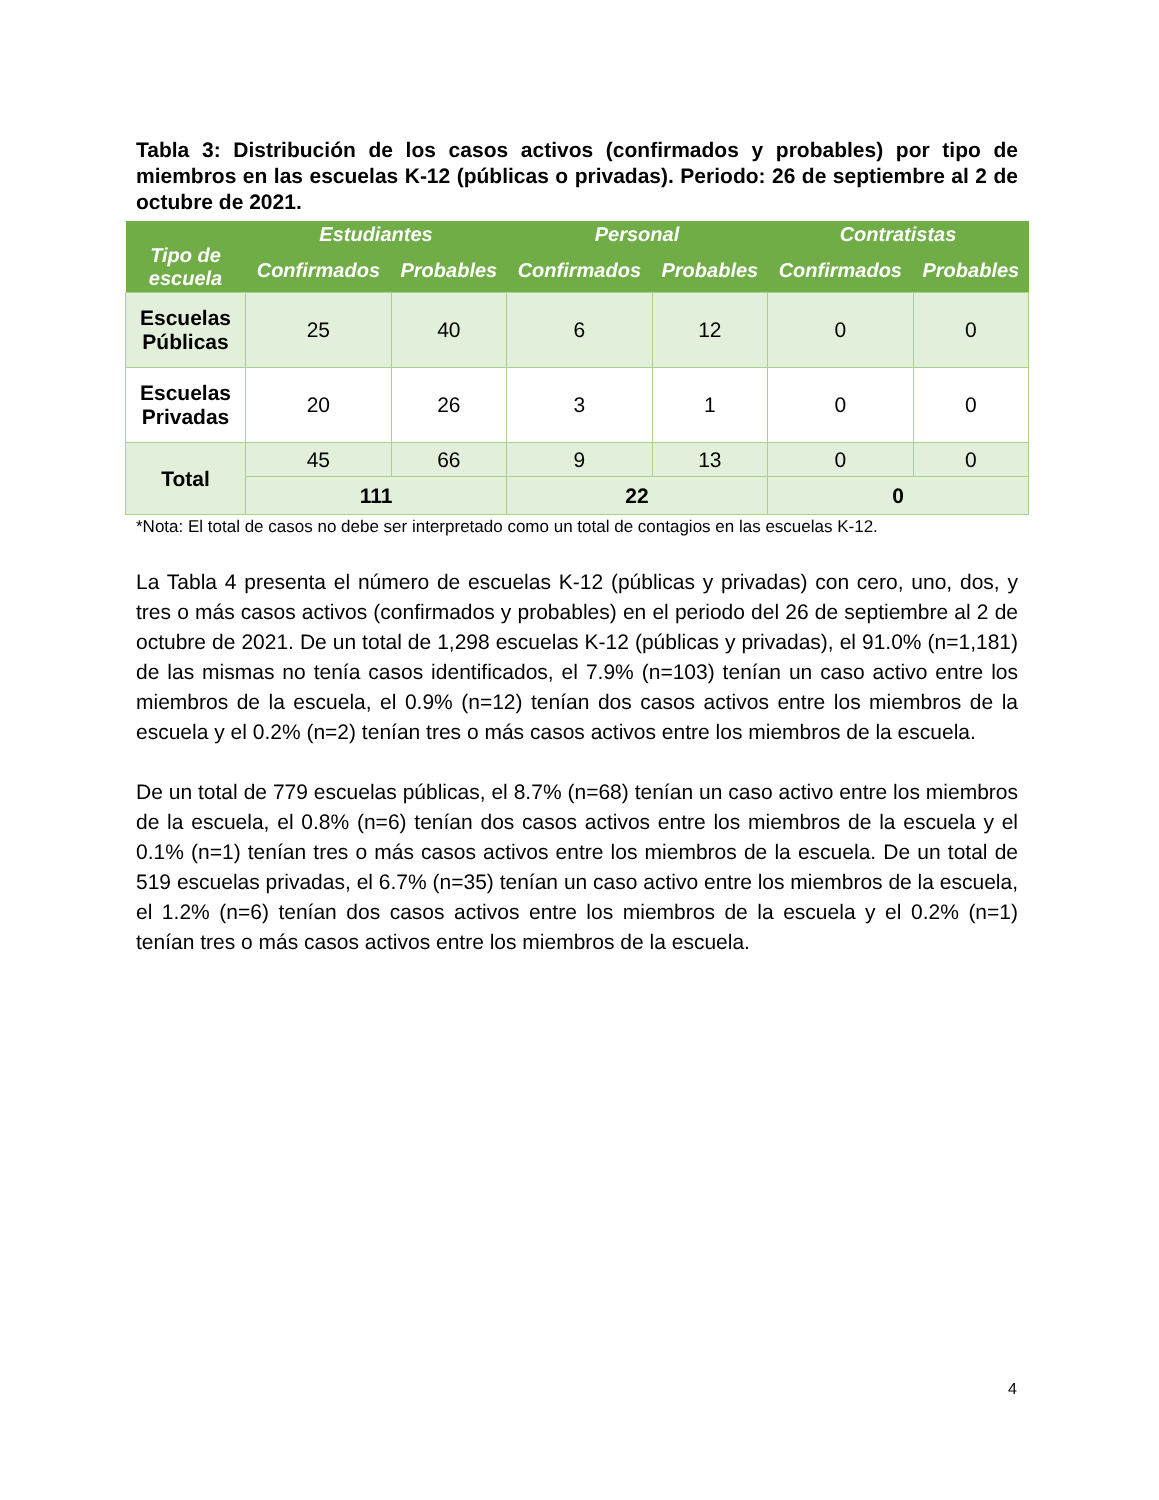Tabla 3: Distribución de los casos activos (confirmados y probables) por tipo de miembros en las escuelas K-12 (públicas o privadas). Periodo: 26 de septiembre al 2 de octubre de 2021.
| Tipo de escuela | Estudiantes | | Personal | | Contratistas | |
| --- | --- | --- | --- | --- | --- | --- |
| | Confirmados | Probables | Confirmados | Probables | Confirmados | Probables |
| Escuelas Públicas | 25 | 40 | 6 | 12 | 0 | 0 |
| Escuelas Privadas | 20 | 26 | 3 | 1 | 0 | 0 |
| Total | 45 | 66 | 9 | 13 | 0 | 0 |
| | 111 | | 22 | | 0 | |
*Nota: El total de casos no debe ser interpretado como un total de contagios en las escuelas K-12.
La Tabla 4 presenta el número de escuelas K-12 (públicas y privadas) con cero, uno, dos, y tres o más casos activos (confirmados y probables) en el periodo del 26 de septiembre al 2 de octubre de 2021. De un total de 1,298 escuelas K-12 (públicas y privadas), el 91.0% (n=1,181) de las mismas no tenía casos identificados, el 7.9% (n=103) tenían un caso activo entre los miembros de la escuela, el 0.9% (n=12) tenían dos casos activos entre los miembros de la escuela y el 0.2% (n=2) tenían tres o más casos activos entre los miembros de la escuela.
De un total de 779 escuelas públicas, el 8.7% (n=68) tenían un caso activo entre los miembros de la escuela, el 0.8% (n=6) tenían dos casos activos entre los miembros de la escuela y el 0.1% (n=1) tenían tres o más casos activos entre los miembros de la escuela. De un total de 519 escuelas privadas, el 6.7% (n=35) tenían un caso activo entre los miembros de la escuela, el 1.2% (n=6) tenían dos casos activos entre los miembros de la escuela y el 0.2% (n=1) tenían tres o más casos activos entre los miembros de la escuela.
4